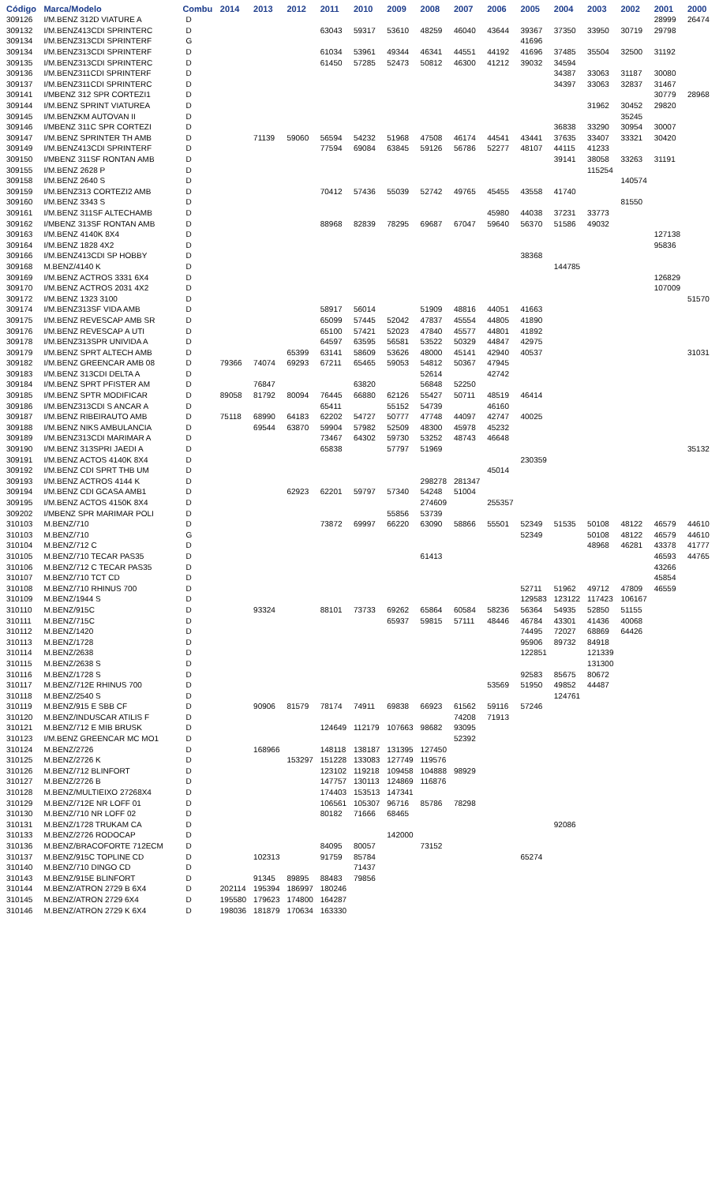| Código | Marca/Modelo | Combu | 2014 | 2013 | 2012 | 2011 | 2010 | 2009 | 2008 | 2007 | 2006 | 2005 | 2004 | 2003 | 2002 | 2001 | 2000 |
| --- | --- | --- | --- | --- | --- | --- | --- | --- | --- | --- | --- | --- | --- | --- | --- | --- | --- |
| 309126 | I/M.BENZ 312D VIATURE A | D | | | | | | | | | | | | | | 28999 | 26474 |
| 309132 | I/M.BENZ413CDI SPRINTERC | D | | | | 63043 | 59317 | 53610 | 48259 | 46040 | 43644 | 39367 | 37350 | 33950 | 30719 | 29798 | |
| 309134 | I/M.BENZ313CDI SPRINTERF | G | | | | | | | | | | 41696 | | | | | |
| 309134 | I/M.BENZ313CDI SPRINTERF | D | | | | 61034 | 53961 | 49344 | 46341 | 44551 | 44192 | 41696 | 37485 | 35504 | 32500 | 31192 | |
| 309135 | I/M.BENZ313CDI SPRINTERC | D | | | | 61450 | 57285 | 52473 | 50812 | 46300 | 41212 | 39032 | 34594 | | | | |
| 309136 | I/M.BENZ311CDI SPRINTERF | D | | | | | | | | | | | 34387 | 33063 | 31187 | 30080 | |
| 309137 | I/M.BENZ311CDI SPRINTERC | D | | | | | | | | | | | 34397 | 33063 | 32837 | 31467 | |
| 309141 | I/MBENZ 312 SPR CORTEZI1 | D | | | | | | | | | | | | | | 30779 | 28968 |
| 309144 | I/M.BENZ SPRINT VIATUREA | D | | | | | | | | | | | | 31962 | 30452 | 29820 | |
| 309145 | I/M.BENZKM AUTOVAN II | D | | | | | | | | | | | | | 35245 | | |
| 309146 | I/MBENZ 311C SPR CORTEZI | D | | | | | | | | | | | 36838 | 33290 | 30954 | 30007 | |
| 309147 | I/M.BENZ SPRINTER TH AMB | D | | 71139 | 59060 | 56594 | 54232 | 51968 | 47508 | 46174 | 44541 | 43441 | 37635 | 33407 | 33321 | 30420 | |
| 309149 | I/M.BENZ413CDI SPRINTERF | D | | | | 77594 | 69084 | 63845 | 59126 | 56786 | 52277 | 48107 | 44115 | 41233 | | | |
| 309150 | I/MBENZ 311SF RONTAN AMB | D | | | | | | | | | | | 39141 | 38058 | 33263 | 31191 | |
| 309155 | I/M.BENZ 2628 P | D | | | | | | | | | | | | 115254 | | | |
| 309158 | I/M.BENZ 2640 S | D | | | | | | | | | | | | | 140574 | | |
| 309159 | I/M.BENZ313 CORTEZI2 AMB | D | | | | 70412 | 57436 | 55039 | 52742 | 49765 | 45455 | 43558 | 41740 | | | | |
| 309160 | I/M.BENZ 3343 S | D | | | | | | | | | | | | | 81550 | | |
| 309161 | I/M.BENZ 311SF ALTECHAMB | D | | | | | | | | | 45980 | 44038 | 37231 | 33773 | | | |
| 309162 | I/MBENZ 313SF RONTAN AMB | D | | | | 88968 | 82839 | 78295 | 69687 | 67047 | 59640 | 56370 | 51586 | 49032 | | | |
| 309163 | I/M.BENZ 4140K 8X4 | D | | | | | | | | | | | | | | 127138 | |
| 309164 | I/M.BENZ 1828 4X2 | D | | | | | | | | | | | | | | 95836 | |
| 309166 | I/M.BENZ413CDI SP HOBBY | D | | | | | | | | | | 38368 | | | | | |
| 309168 | M.BENZ/4140 K | D | | | | | | | | | | | 144785 | | | | |
| 309169 | I/M.BENZ ACTROS 3331 6X4 | D | | | | | | | | | | | | | | 126829 | |
| 309170 | I/M.BENZ ACTROS 2031 4X2 | D | | | | | | | | | | | | | | 107009 | |
| 309172 | I/M.BENZ 1323 3100 | D | | | | | | | | | | | | | | | 51570 |
| 309174 | I/M.BENZ313SF VIDA AMB | D | | | | 58917 | 56014 | | 51909 | 48816 | 44051 | 41663 | | | | | |
| 309175 | I/M.BENZ REVESCAP AMB SR | D | | | | 65099 | 57445 | 52042 | 47837 | 45554 | 44805 | 41890 | | | | | |
| 309176 | I/M.BENZ REVESCAP A UTI | D | | | | 65100 | 57421 | 52023 | 47840 | 45577 | 44801 | 41892 | | | | | |
| 309178 | I/M.BENZ313SPR UNIVIDA A | D | | | | 64597 | 63595 | 56581 | 53522 | 50329 | 44847 | 42975 | | | | | |
| 309179 | I/M.BENZ SPRT ALTECH AMB | D | | | 65399 | 63141 | 58609 | 53626 | 48000 | 45141 | 42940 | 40537 | | | | | 31031 |
| 309182 | I/M.BENZ GREENCAR AMB 08 | D | 79366 | 74074 | 69293 | 67211 | 65465 | 59053 | 54812 | 50367 | 47945 | | | | | | |
| 309183 | I/M.BENZ 313CDI DELTA A | D | | | | | | | 52614 | | 42742 | | | | | | |
| 309184 | I/M.BENZ SPRT PFISTER AM | D | | 76847 | | | 63820 | | 56848 | 52250 | | | | | | | |
| 309185 | I/M.BENZ SPTR MODIFICAR | D | 89058 | 81792 | 80094 | 76445 | 66880 | 62126 | 55427 | 50711 | 48519 | 46414 | | | | | |
| 309186 | I/M.BENZ313CDI S ANCAR A | D | | | | 65411 | | 55152 | 54739 | | 46160 | | | | | | |
| 309187 | I/M.BENZ RIBEIRAUTO AMB | D | 75118 | 68990 | 64183 | 62202 | 54727 | 50777 | 47748 | 44097 | 42747 | 40025 | | | | | |
| 309188 | I/M.BENZ NIKS AMBULANCIA | D | | 69544 | 63870 | 59904 | 57982 | 52509 | 48300 | 45978 | 45232 | | | | | | |
| 309189 | I/M.BENZ313CDI MARIMAR A | D | | | | 73467 | 64302 | 59730 | 53252 | 48743 | 46648 | | | | | | |
| 309190 | I/M.BENZ 313SPRI JAEDI A | D | | | | 65838 | | 57797 | 51969 | | | | | | | | 35132 |
| 309191 | I/M.BENZ ACTOS 4140K 8X4 | D | | | | | | | | | | 230359 | | | | | |
| 309192 | I/M.BENZ CDI SPRT THB UM | D | | | | | | | | | 45014 | | | | | | |
| 309193 | I/M.BENZ ACTROS 4144 K | D | | | | | | | 298278 | 281347 | | | | | | | |
| 309194 | I/M.BENZ CDI GCASA AMB1 | D | | | 62923 | 62201 | 59797 | 57340 | 54248 | 51004 | | | | | | | |
| 309195 | I/M.BENZ ACTOS 4150K 8X4 | D | | | | | | | 274609 | | 255357 | | | | | | |
| 309202 | I/MBENZ SPR MARIMAR POLI | D | | | | | | 55856 | 53739 | | | | | | | | |
| 310103 | M.BENZ/710 | D | | | | 73872 | 69997 | 66220 | 63090 | 58866 | 55501 | 52349 | 51535 | 50108 | 48122 | 46579 | 44610 |
| 310103 | M.BENZ/710 | G | | | | | | | | | | 52349 | | 50108 | 48122 | 46579 | 44610 |
| 310104 | M.BENZ/712 C | D | | | | | | | | | | | | 48968 | 46281 | 43378 | 41777 |
| 310105 | M.BENZ/710 TECAR PAS35 | D | | | | | | | 61413 | | | | | | | 46593 | 44765 |
| 310106 | M.BENZ/712 C TECAR PAS35 | D | | | | | | | | | | | | | | 43266 | |
| 310107 | M.BENZ/710 TCT CD | D | | | | | | | | | | | | | | 45854 | |
| 310108 | M.BENZ/710 RHINUS 700 | D | | | | | | | | | | 52711 | 51962 | 49712 | 47809 | 46559 | |
| 310109 | M.BENZ/1944 S | D | | | | | | | | | | 129583 | 123122 | 117423 | 106167 | | |
| 310110 | M.BENZ/915C | D | | 93324 | | 88101 | 73733 | 69262 | 65864 | 60584 | 58236 | 56364 | 54935 | 52850 | 51155 | | |
| 310111 | M.BENZ/715C | D | | | | | | 65937 | 59815 | 57111 | 48446 | 46784 | 43301 | 41436 | 40068 | | |
| 310112 | M.BENZ/1420 | D | | | | | | | | | | 74495 | 72027 | 68869 | 64426 | | |
| 310113 | M.BENZ/1728 | D | | | | | | | | | | 95906 | 89732 | 84918 | | | |
| 310114 | M.BENZ/2638 | D | | | | | | | | | | 122851 | | 121339 | | | |
| 310115 | M.BENZ/2638 S | D | | | | | | | | | | | | 131300 | | | |
| 310116 | M.BENZ/1728 S | D | | | | | | | | | | 92583 | 85675 | 80672 | | | |
| 310117 | M.BENZ/712E RHINUS 700 | D | | | | | | | | | 53569 | 51950 | 49852 | 44487 | | | |
| 310118 | M.BENZ/2540 S | D | | | | | | | | | | | 124761 | | | | |
| 310119 | M.BENZ/915 E SBB CF | D | | 90906 | 81579 | 78174 | 74911 | 69838 | 66923 | 61562 | 59116 | 57246 | | | | | |
| 310120 | M.BENZ/INDUSCAR ATILIS F | D | | | | | | | | 74208 | 71913 | | | | | | |
| 310121 | M.BENZ/712 E MIB BRUSK | D | | | | 124649 | 112179 | 107663 | 98682 | 93095 | | | | | | | |
| 310123 | I/M.BENZ GREENCAR MC MO1 | D | | | | | | | | 52392 | | | | | | | |
| 310124 | M.BENZ/2726 | D | | 168966 | | 148118 | 138187 | 131395 | 127450 | | | | | | | | |
| 310125 | M.BENZ/2726 K | D | | | 153297 | 151228 | 133083 | 127749 | 119576 | | | | | | | | |
| 310126 | M.BENZ/712 BLINFORT | D | | | | 123102 | 119218 | 109458 | 104888 | 98929 | | | | | | | |
| 310127 | M.BENZ/2726 B | D | | | | 147757 | 130113 | 124869 | 116876 | | | | | | | | |
| 310128 | M.BENZ/MULTIEIXO 27268X4 | D | | | | 174403 | 153513 | 147341 | | | | | | | | | |
| 310129 | M.BENZ/712E NR LOFF 01 | D | | | | 106561 | 105307 | 96716 | 85786 | 78298 | | | | | | | |
| 310130 | M.BENZ/710 NR LOFF 02 | D | | | | 80182 | 71666 | 68465 | | | | | | | | | |
| 310131 | M.BENZ/1728 TRUKAM CA | D | | | | | | | | | | | 92086 | | | | |
| 310133 | M.BENZ/2726 RODOCAP | D | | | | | | 142000 | | | | | | | | | |
| 310136 | M.BENZ/BRACOFORTE 712ECM | D | | | | 84095 | 80057 | | 73152 | | | | | | | | |
| 310137 | M.BENZ/915C TOPLINE CD | D | | 102313 | | 91759 | 85784 | | | | | 65274 | | | | | |
| 310140 | M.BENZ/710 DINGO CD | D | | | | | 71437 | | | | | | | | | | |
| 310143 | M.BENZ/915E BLINFORT | D | | 91345 | 89895 | 88483 | 79856 | | | | | | | | | | |
| 310144 | M.BENZ/ATRON 2729 B 6X4 | D | 202114 | 195394 | 186997 | 180246 | | | | | | | | | | | |
| 310145 | M.BENZ/ATRON 2729 6X4 | D | 195580 | 179623 | 174800 | 164287 | | | | | | | | | | | |
| 310146 | M.BENZ/ATRON 2729 K 6X4 | D | 198036 | 181879 | 170634 | 163330 | | | | | | | | | | | |